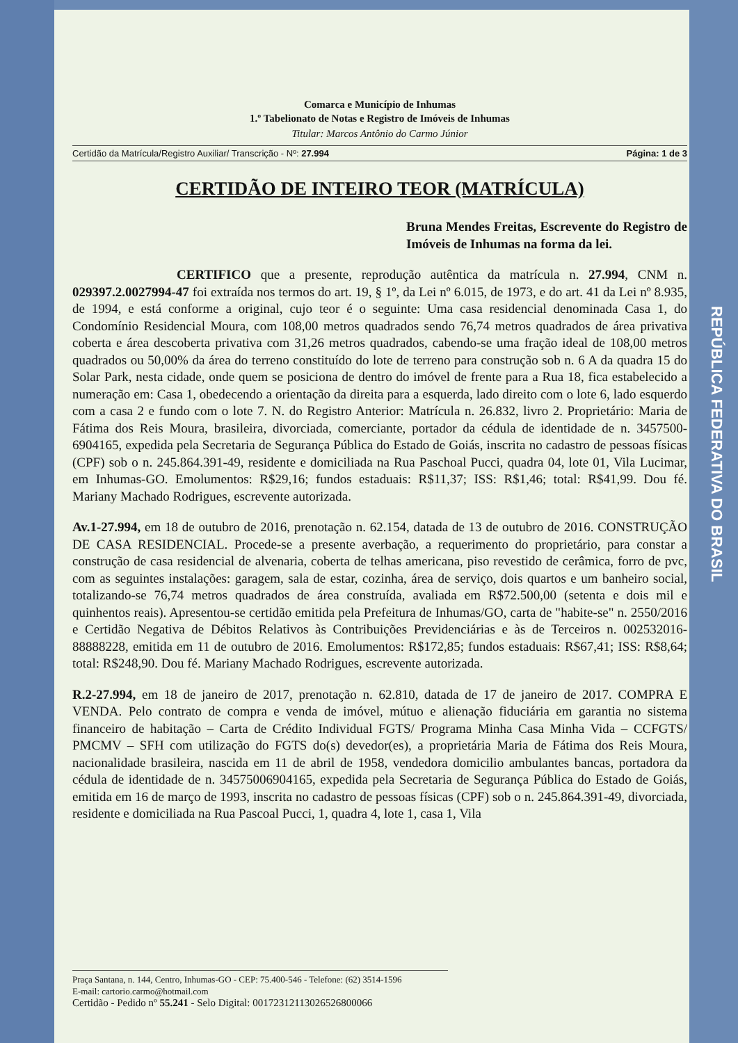REPÚBLICA FEDERATIVA DO BRASIL
Comarca e Município de Inhumas
1.º Tabelionato de Notas e Registro de Imóveis de Inhumas
Titular: Marcos Antônio do Carmo Júnior
Certidão da Matrícula/Registro Auxiliar/ Transcrição - Nº: 27.994 Página: 1 de 3
CERTIDÃO DE INTEIRO TEOR (MATRÍCULA)
Bruna Mendes Freitas, Escrevente do Registro de Imóveis de Inhumas na forma da lei.
CERTIFICO que a presente, reprodução autêntica da matrícula n. 27.994, CNM n. 029397.2.0027994-47 foi extraída nos termos do art. 19, § 1º, da Lei nº 6.015, de 1973, e do art. 41 da Lei nº 8.935, de 1994, e está conforme a original, cujo teor é o seguinte: Uma casa residencial denominada Casa 1, do Condomínio Residencial Moura, com 108,00 metros quadrados sendo 76,74 metros quadrados de área privativa coberta e área descoberta privativa com 31,26 metros quadrados, cabendo-se uma fração ideal de 108,00 metros quadrados ou 50,00% da área do terreno constituído do lote de terreno para construção sob n. 6 A da quadra 15 do Solar Park, nesta cidade, onde quem se posiciona de dentro do imóvel de frente para a Rua 18, fica estabelecido a numeração em: Casa 1, obedecendo a orientação da direita para a esquerda, lado direito com o lote 6, lado esquerdo com a casa 2 e fundo com o lote 7. N. do Registro Anterior: Matrícula n. 26.832, livro 2. Proprietário: Maria de Fátima dos Reis Moura, brasileira, divorciada, comerciante, portador da cédula de identidade de n. 3457500-6904165, expedida pela Secretaria de Segurança Pública do Estado de Goiás, inscrita no cadastro de pessoas físicas (CPF) sob o n. 245.864.391-49, residente e domiciliada na Rua Paschoal Pucci, quadra 04, lote 01, Vila Lucimar, em Inhumas-GO. Emolumentos: R$29,16; fundos estaduais: R$11,37; ISS: R$1,46; total: R$41,99. Dou fé. Mariany Machado Rodrigues, escrevente autorizada.
Av.1-27.994, em 18 de outubro de 2016, prenotação n. 62.154, datada de 13 de outubro de 2016. CONSTRUÇÃO DE CASA RESIDENCIAL. Procede-se a presente averbação, a requerimento do proprietário, para constar a construção de casa residencial de alvenaria, coberta de telhas americana, piso revestido de cerâmica, forro de pvc, com as seguintes instalações: garagem, sala de estar, cozinha, área de serviço, dois quartos e um banheiro social, totalizando-se 76,74 metros quadrados de área construída, avaliada em R$72.500,00 (setenta e dois mil e quinhentos reais). Apresentou-se certidão emitida pela Prefeitura de Inhumas/GO, carta de "habite-se" n. 2550/2016 e Certidão Negativa de Débitos Relativos às Contribuições Previdenciárias e às de Terceiros n. 002532016-88888228, emitida em 11 de outubro de 2016. Emolumentos: R$172,85; fundos estaduais: R$67,41; ISS: R$8,64; total: R$248,90. Dou fé. Mariany Machado Rodrigues, escrevente autorizada.
R.2-27.994, em 18 de janeiro de 2017, prenotação n. 62.810, datada de 17 de janeiro de 2017. COMPRA E VENDA. Pelo contrato de compra e venda de imóvel, mútuo e alienação fiduciária em garantia no sistema financeiro de habitação – Carta de Crédito Individual FGTS/ Programa Minha Casa Minha Vida – CCFGTS/ PMCMV – SFH com utilização do FGTS do(s) devedor(es), a proprietária Maria de Fátima dos Reis Moura, nacionalidade brasileira, nascida em 11 de abril de 1958, vendedora domicilio ambulantes bancas, portadora da cédula de identidade de n. 34575006904165, expedida pela Secretaria de Segurança Pública do Estado de Goiás, emitida em 16 de março de 1993, inscrita no cadastro de pessoas físicas (CPF) sob o n. 245.864.391-49, divorciada, residente e domiciliada na Rua Pascoal Pucci, 1, quadra 4, lote 1, casa 1, Vila
Praça Santana, n. 144, Centro, Inhumas-GO - CEP: 75.400-546 - Telefone: (62) 3514-1596
E-mail: cartorio.carmo@hotmail.com
Certidão - Pedido nº 55.241 - Selo Digital: 00172312113026526800066